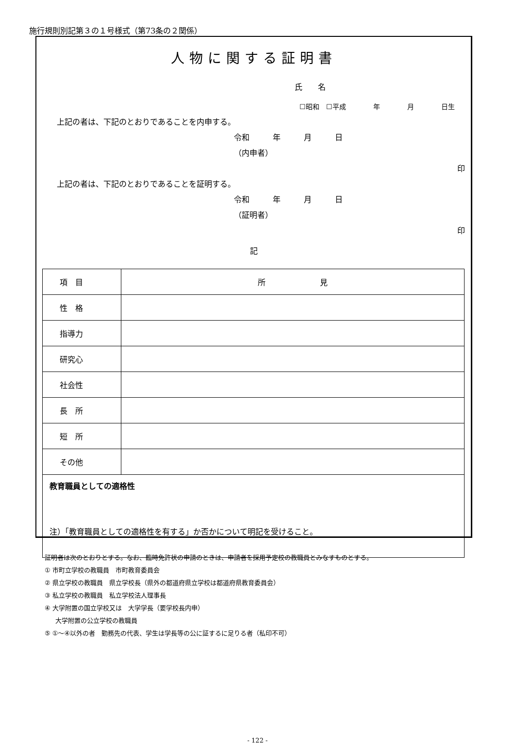施行規則別記第３の１号様式（第73条の２関係）
人物に関する証明書
氏　　名
☐昭和　☐平成　　　　年　　　　月　　　　日生
上記の者は、下記のとおりであることを内申する。
令和　　　年　　　月　　　日
（内申者）
印
上記の者は、下記のとおりであることを証明する。
令和　　　年　　　月　　　日
（証明者）
印
記
| 項 目 | 所 見 |
| 性 格 | |
| 指導力 | |
| 研究心 | |
| 社会性 | |
| 長 所 | |
| 短 所 | |
| その他 | |
| 教育職員としての適格性 注）「教育職員としての適格性を有する」か否かについて明記を受けること。 | |
証明者は次のとおりとする。なお、臨時免許状の申請のときは、申請者を採用予定校の教職員とみなすものとする。
① 市町立学校の教職員　市町教育委員会
② 県立学校の教職員　県立学校長（県外の都道府県立学校は都道府県教育委員会）
③ 私立学校の教職員　私立学校法人理事長
④ 大学附置の国立学校又は　大学学長（要学校長内申）
大学附置の公立学校の教職員
⑤ ①～④以外の者　勤務先の代表、学生は学長等の公に証するに足りる者（私印不可）
- 122 -